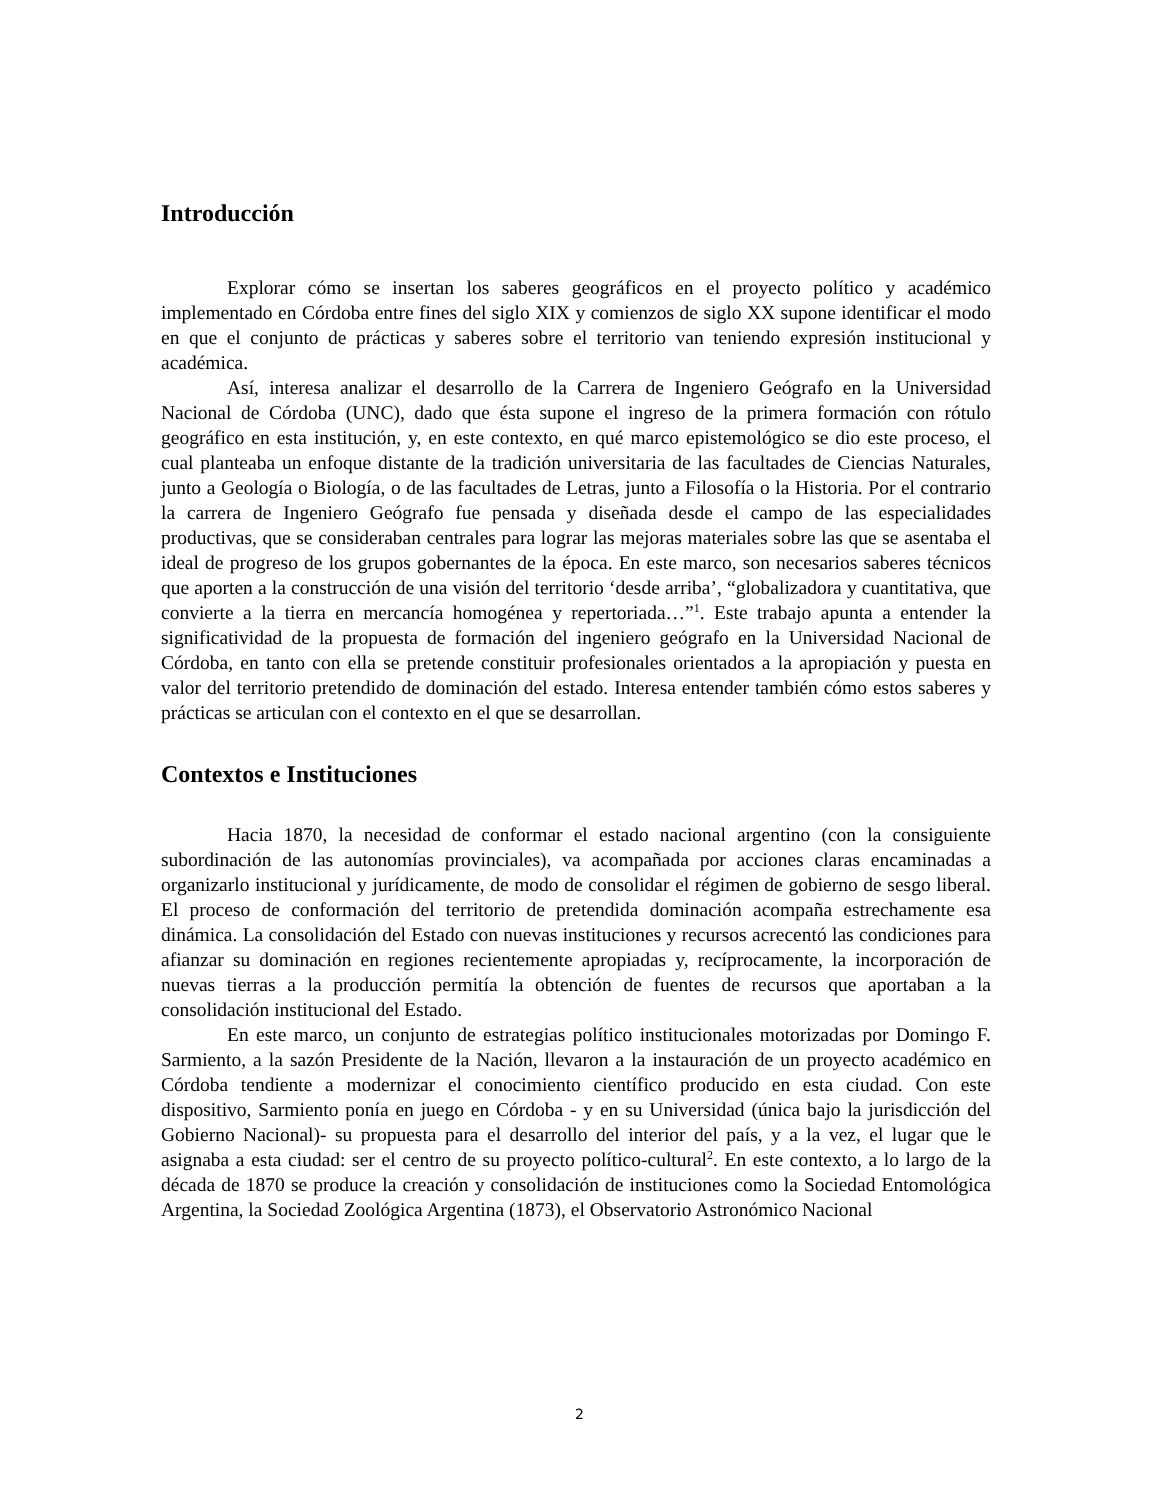Introducción
Explorar cómo se insertan los saberes geográficos en el proyecto político y académico implementado en Córdoba entre fines del siglo XIX y comienzos de siglo XX supone identificar el modo en que el conjunto de prácticas y saberes sobre el territorio van teniendo expresión institucional y académica.
Así, interesa analizar el desarrollo de la Carrera de Ingeniero Geógrafo en la Universidad Nacional de Córdoba (UNC), dado que ésta supone el ingreso de la primera formación con rótulo geográfico en esta institución, y, en este contexto, en qué marco epistemológico se dio este proceso, el cual planteaba un enfoque distante de la tradición universitaria de las facultades de Ciencias Naturales, junto a Geología o Biología, o de las facultades de Letras, junto a Filosofía o la Historia. Por el contrario la carrera de Ingeniero Geógrafo fue pensada y diseñada desde el campo de las especialidades productivas, que se consideraban centrales para lograr las mejoras materiales sobre las que se asentaba el ideal de progreso de los grupos gobernantes de la época. En este marco, son necesarios saberes técnicos que aporten a la construcción de una visión del territorio ‘desde arriba’, “globalizadora y cuantitativa, que convierte a la tierra en mercancía homogénea y repertoriada…”<sup>1</sup>. Este trabajo apunta a entender la significatividad de la propuesta de formación del ingeniero geógrafo en la Universidad Nacional de Córdoba, en tanto con ella se pretende constituir profesionales orientados a la apropiación y puesta en valor del territorio pretendido de dominación del estado. Interesa entender también cómo estos saberes y prácticas se articulan con el contexto en el que se desarrollan.
Contextos e Instituciones
Hacia 1870, la necesidad de conformar el estado nacional argentino (con la consiguiente subordinación de las autonomías provinciales), va acompañada por acciones claras encaminadas a organizarlo institucional y jurídicamente, de modo de consolidar el régimen de gobierno de sesgo liberal. El proceso de conformación del territorio de pretendida dominación acompaña estrechamente esa dinámica. La consolidación del Estado con nuevas instituciones y recursos acrecentó las condiciones para afianzar su dominación en regiones recientemente apropiadas y, recíprocamente, la incorporación de nuevas tierras a la producción permitía la obtención de fuentes de recursos que aportaban a la consolidación institucional del Estado.
En este marco, un conjunto de estrategias político institucionales motorizadas por Domingo F. Sarmiento, a la sazón Presidente de la Nación, llevaron a la instauración de un proyecto académico en Córdoba tendiente a modernizar el conocimiento científico producido en esta ciudad. Con este dispositivo, Sarmiento ponía en juego en Córdoba - y en su Universidad (única bajo la jurisdicción del Gobierno Nacional)- su propuesta para el desarrollo del interior del país, y a la vez, el lugar que le asignaba a esta ciudad: ser el centro de su proyecto político-cultural<sup>2</sup>. En este contexto, a lo largo de la década de 1870 se produce la creación y consolidación de instituciones como la Sociedad Entomológica Argentina, la Sociedad Zoológica Argentina (1873), el Observatorio Astronómico Nacional
2